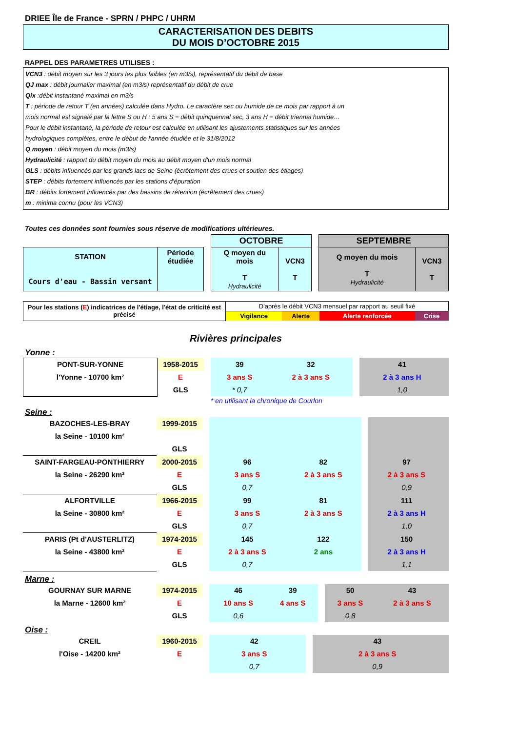DRIEE Île de France - SPRN / PHPC / UHRM
CARACTERISATION DES DEBITS
DU MOIS D’OCTOBRE 2015
RAPPEL DES PARAMETRES UTILISES :
VCN3 : débit moyen sur les 3 jours les plus faibles (en m3/s), représentatif du débit de base
QJ max : débit journalier maximal (en m3/s) représentatif du débit de crue
Qix :débit instantané maximal en m3/s
T : période de retour T (en années) calculée dans Hydro. Le caractère sec ou humide de ce mois par rapport à un
mois normal est signalé par la lettre S ou H : 5 ans S = débit quinquennal sec, 3 ans H = débit triennal humide…
Pour le débit instantané, la période de retour est calculée en utilisant les ajustements statistiques sur les années
hydrologiques complètes, entre le début de l'année étudiée et le 31/8/2012
Q moyen : débit moyen du mois (m3/s)
Hydraulicité : rapport du débit moyen du mois au débit moyen d'un mois normal
GLS : débits influencés par les grands lacs de Seine (écrêtement des crues et soutien des étiages)
STEP : débits fortement influencés par les stations d'épuration
BR : débits fortement influencés par des bassins de rétention (écrêtement des crues)
m : minima connu (pour les VCN3)
Toutes ces données sont fournies sous réserve de modifications ultérieures.
| | | | OCTOBRE | | | SEPTEMBRE | |
| STATION Cours d'eau - Bassin versant | Période étudiée | | Q moyen du mois T Hydraulicité | VCN3 T | | Q moyen du mois T Hydraulicité | VCN3 T |
| Pour les stations ( E ) indicatrices de l'étiage, l'état de criticité est précisé | D'après le débit VCN3 mensuel par rapport au seuil fixé | | | |
| | Vigilance | Alerte | Alerte renforcée | Crise |
Rivières principales
Yonne :
| PONT-SUR-YONNE | 1958-2015 | | 39 | 32 | | 41 | |
| l'Yonne - 10700 km² | E | | 3 ans S | 2 à 3 ans S | | 2 à 3 ans H | |
| | GLS | | * 0,7 | | | 1,0 | |
* en utilisant la chronique de Courlon
Seine :
| BAZOCHES-LES-BRAY | 1999-2015 | | | | | | |
| la Seine - 10100 km² | | | | | | | |
| | GLS | | | | | | |
| SAINT-FARGEAU-PONTHIERRY | 2000-2015 | | 96 | 82 | | 97 | |
| la Seine - 26290 km² | E | | 3 ans S | 2 à 3 ans S | | 2 à 3 ans S | |
| | GLS | | 0,7 | | | 0,9 | |
| ALFORTVILLE | 1966-2015 | | 99 | 81 | | 111 | |
| la Seine - 30800 km² | E | | 3 ans S | 2 à 3 ans S | | 2 à 3 ans H | |
| | GLS | | 0,7 | | | 1,0 | |
| PARIS (Pt d'AUSTERLITZ) | 1974-2015 | | 145 | 122 | | 150 | |
| la Seine - 43800 km² | E | | 2 à 3 ans S | 2 ans | | 2 à 3 ans H | |
| | GLS | | 0,7 | | | 1,1 | |
Marne :
| GOURNAY SUR MARNE | 1974-2015 | | 46 | 39 | | 50 | 43 |
| la Marne - 12600 km² | E | | 10 ans S | 4 ans S | | 3 ans S | 2 à 3 ans S |
| | GLS | | 0,6 | | | 0,8 | |
Oise :
| CREIL | 1960-2015 | | 42 | | | 43 | |
| l'Oise - 14200 km² | E | | 3 ans S | | | 2 à 3 ans S | |
| | | | 0,7 | | | 0,9 | |